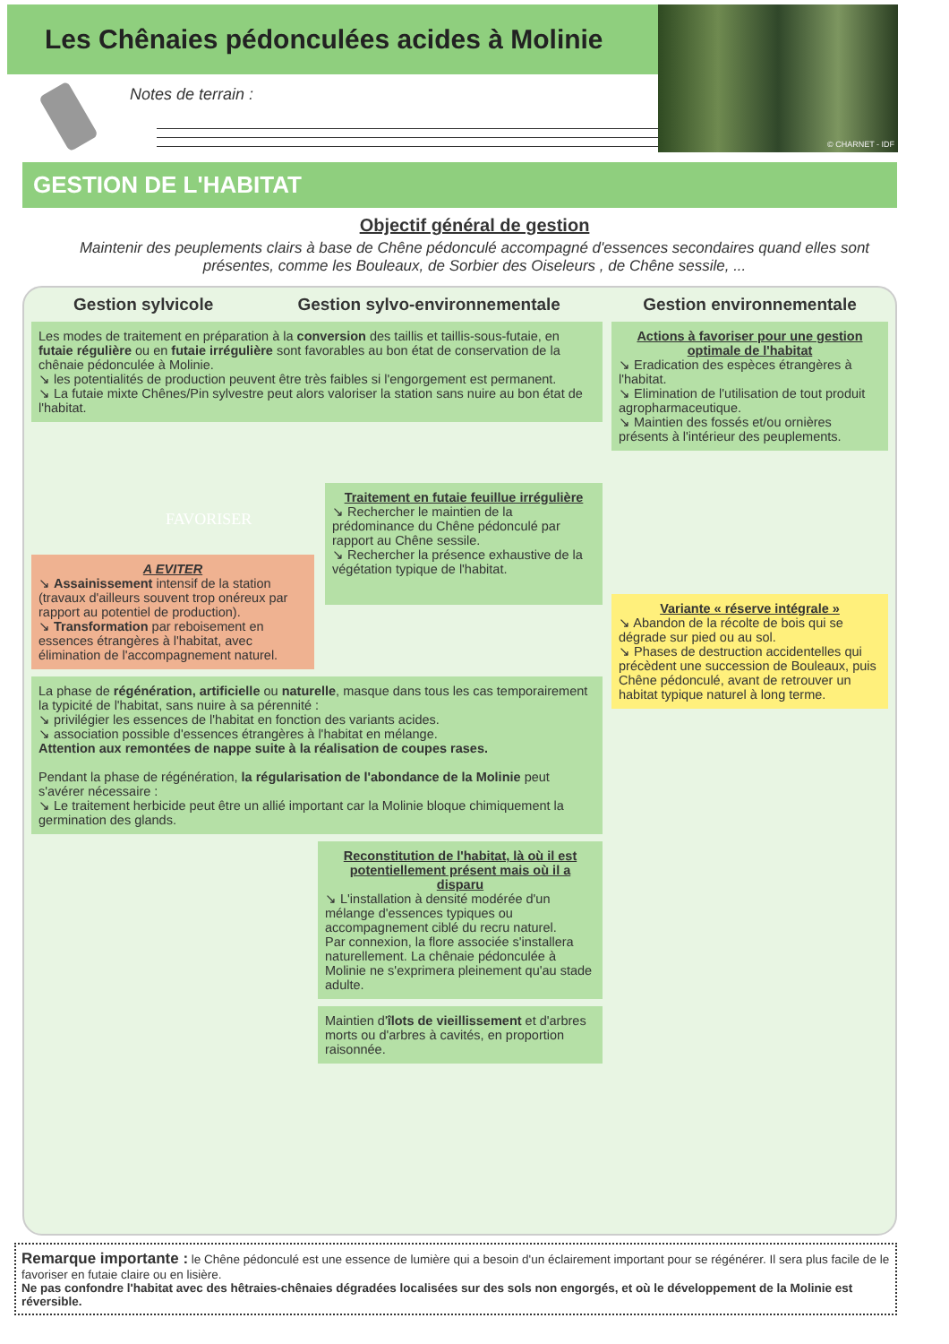Les Chênaies pédonculées acides à Molinie
Notes de terrain :
© CHARNET - IDF
GESTION DE L'HABITAT
Objectif général de gestion
Maintenir des peuplements clairs à base de Chêne pédonculé accompagné d'essences secondaires quand elles sont présentes, comme les Bouleaux, de Sorbier des Oiseleurs , de Chêne sessile, ...
Gestion sylvicole Gestion sylvo-environnementale
Les modes de traitement en préparation à la conversion des taillis et taillis-sous-futaie, en futaie régulière ou en futaie irrégulière sont favorables au bon état de conservation de la chênaie pédonculée à Molinie.
↘ les potentialités de production peuvent être très faibles si l'engorgement est permanent.
↘ La futaie mixte Chênes/Pin sylvestre peut alors valoriser la station sans nuire au bon état de l'habitat.
FAVORISER
A EVITER
↘ Assainissement intensif de la station (travaux d'ailleurs souvent trop onéreux par rapport au potentiel de production).
↘ Transformation par reboisement en essences étrangères à l'habitat, avec élimination de l'accompagnement naturel.
Traitement en futaie feuillue irrégulière
↘ Rechercher le maintien de la prédominance du Chêne pédonculé par rapport au Chêne sessile.
↘ Rechercher la présence exhaustive de la végétation typique de l'habitat.
La phase de régénération, artificielle ou naturelle, masque dans tous les cas temporairement la typicité de l'habitat, sans nuire à sa pérennité :
↘ privilégier les essences de l'habitat en fonction des variants acides.
↘ association possible d'essences étrangères à l'habitat en mélange.
Attention aux remontées de nappe suite à la réalisation de coupes rases.
Pendant la phase de régénération, la régularisation de l'abondance de la Molinie peut s'avérer nécessaire :
↘ Le traitement herbicide peut être un allié important car la Molinie bloque chimiquement la germination des glands.
Reconstitution de l'habitat, là où il est potentiellement présent mais où il a disparu
↘ L'installation à densité modérée d'un mélange d'essences typiques ou accompagnement ciblé du recru naturel.
Par connexion, la flore associée s'installera naturellement. La chênaie pédonculée à Molinie ne s'exprimera pleinement qu'au stade adulte.
Maintien d'îlots de vieillissement et d'arbres morts ou d'arbres à cavités, en proportion raisonnée.
Gestion environnementale
Actions à favoriser pour une gestion optimale de l'habitat
↘ Eradication des espèces étrangères à l'habitat.
↘ Elimination de l'utilisation de tout produit agropharmaceutique.
↘ Maintien des fossés et/ou ornières présents à l'intérieur des peuplements.
Variante « réserve intégrale »
↘ Abandon de la récolte de bois qui se dégrade sur pied ou au sol.
↘ Phases de destruction accidentelles qui précèdent une succession de Bouleaux, puis Chêne pédonculé, avant de retrouver un habitat typique naturel à long terme.
Remarque importante : le Chêne pédonculé est une essence de lumière qui a besoin d'un éclairement important pour se régénérer. Il sera plus facile de le favoriser en futaie claire ou en lisière.
Ne pas confondre l'habitat avec des hêtraies-chênaies dégradées localisées sur des sols non engorgés, et où le développement de la Molinie est réversible.